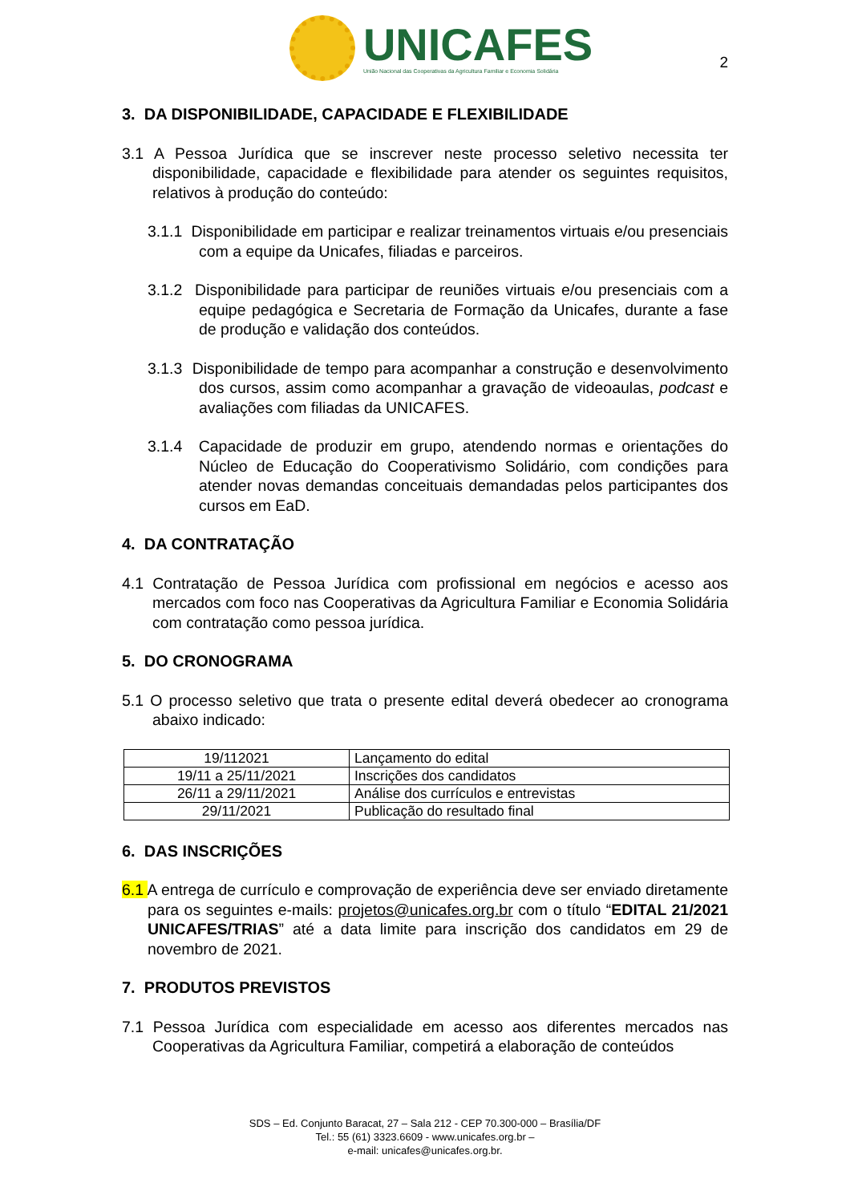UNICAFES
União Nacional das Cooperativas da Agricultura Familiar e Economia Solidária
2
3. DA DISPONIBILIDADE, CAPACIDADE E FLEXIBILIDADE
3.1 A Pessoa Jurídica que se inscrever neste processo seletivo necessita ter disponibilidade, capacidade e flexibilidade para atender os seguintes requisitos, relativos à produção do conteúdo:
3.1.1 Disponibilidade em participar e realizar treinamentos virtuais e/ou presenciais com a equipe da Unicafes, filiadas e parceiros.
3.1.2 Disponibilidade para participar de reuniões virtuais e/ou presenciais com a equipe pedagógica e Secretaria de Formação da Unicafes, durante a fase de produção e validação dos conteúdos.
3.1.3 Disponibilidade de tempo para acompanhar a construção e desenvolvimento dos cursos, assim como acompanhar a gravação de videoaulas, podcast e avaliações com filiadas da UNICAFES.
3.1.4 Capacidade de produzir em grupo, atendendo normas e orientações do Núcleo de Educação do Cooperativismo Solidário, com condições para atender novas demandas conceituais demandadas pelos participantes dos cursos em EaD.
4. DA CONTRATAÇÃO
4.1 Contratação de Pessoa Jurídica com profissional em negócios e acesso aos mercados com foco nas Cooperativas da Agricultura Familiar e Economia Solidária com contratação como pessoa jurídica.
5. DO CRONOGRAMA
5.1 O processo seletivo que trata o presente edital deverá obedecer ao cronograma abaixo indicado:
| 19/112021 | Lançamento do edital |
| 19/11 a 25/11/2021 | Inscrições dos candidatos |
| 26/11 a 29/11/2021 | Análise dos currículos e entrevistas |
| 29/11/2021 | Publicação do resultado final |
6. DAS INSCRIÇÕES
6.1 A entrega de currículo e comprovação de experiência deve ser enviado diretamente para os seguintes e-mails: projetos@unicafes.org.br com o título “EDITAL 21/2021 UNICAFES/TRIAS” até a data limite para inscrição dos candidatos em 29 de novembro de 2021.
7. PRODUTOS PREVISTOS
7.1 Pessoa Jurídica com especialidade em acesso aos diferentes mercados nas Cooperativas da Agricultura Familiar, competirá a elaboração de conteúdos
SDS – Ed. Conjunto Baracat, 27 – Sala 212 - CEP 70.300-000 – Brasília/DF
Tel.: 55 (61) 3323.6609 - www.unicafes.org.br –
e-mail: unicafes@unicafes.org.br.